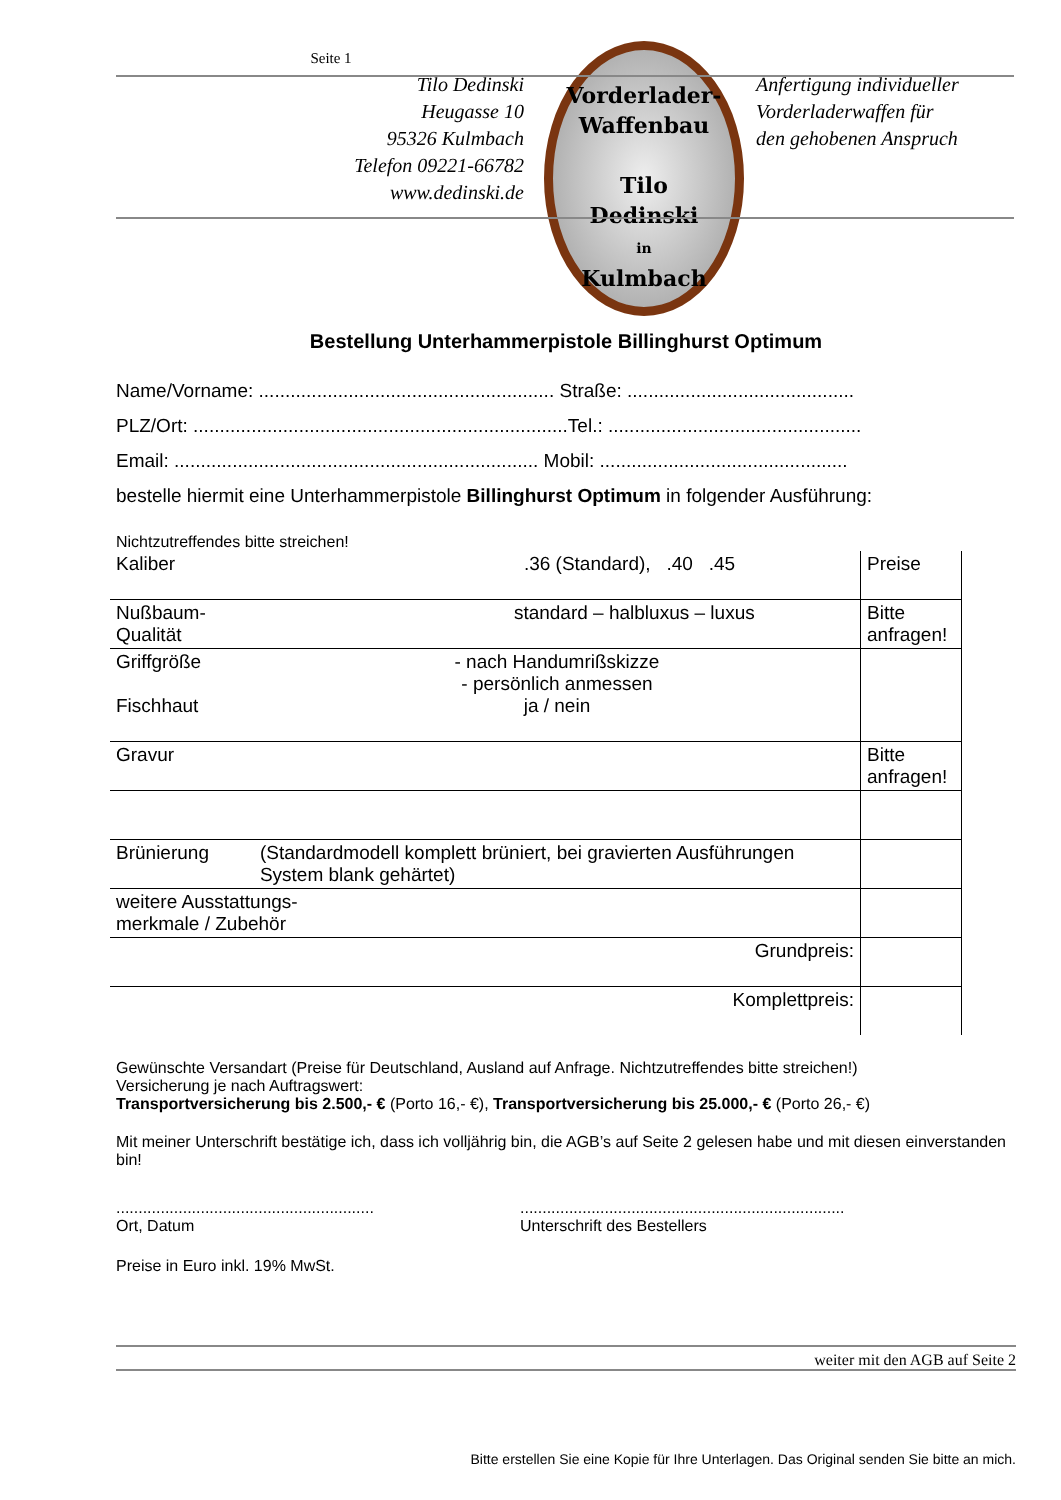Seite 1
Tilo Dedinski
Heugasse 10
95326 Kulmbach
Telefon 09221-66782
www.dedinski.de
Vorderlader-
Waffenbau
Tilo
Dedinski
in
Kulmbach
Anfertigung individueller
Vorderladerwaffen für
den gehobenen Anspruch
Bestellung Unterhammerpistole Billinghurst Optimum
Name/Vorname: ........................................................ Straße: ...........................................
PLZ/Ort: .......................................................................Tel.: ................................................
Email: ..................................................................... Mobil: ...............................................
bestelle hiermit eine Unterhammerpistole Billinghurst Optimum in folgender Ausführung:
Nichtzutreffendes bitte streichen!
| Kaliber | .36 (Standard), .40 .45 | Preise |
| Nußbaum-Qualität | standard – halbluxus – luxus | Bitte anfragen! |
| Griffgröße Fischhaut | - nach Handumrißskizze - persönlich anmessen ja / nein | |
| Gravur | | Bitte anfragen! |
| Brünierung | (Standardmodell komplett brüniert, bei gravierten Ausführungen System blank gehärtet) | |
| weitere Ausstattungs- merkmale / Zubehör | | |
| Grundpreis: | | |
| Komplettpreis: | | |
Gewünschte Versandart (Preise für Deutschland, Ausland auf Anfrage. Nichtzutreffendes bitte streichen!)
Versicherung je nach Auftragswert:
Transportversicherung bis 2.500,- € (Porto 16,- €), Transportversicherung bis 25.000,- € (Porto 26,- €)
Mit meiner Unterschrift bestätige ich, dass ich volljährig bin, die AGB’s auf Seite 2 gelesen habe und mit diesen einverstanden bin!
..........................................................
Ort, Datum
.........................................................................
Unterschrift des Bestellers
Preise in Euro inkl. 19% MwSt.
weiter mit den AGB auf Seite 2
Bitte erstellen Sie eine Kopie für Ihre Unterlagen. Das Original senden Sie bitte an mich.